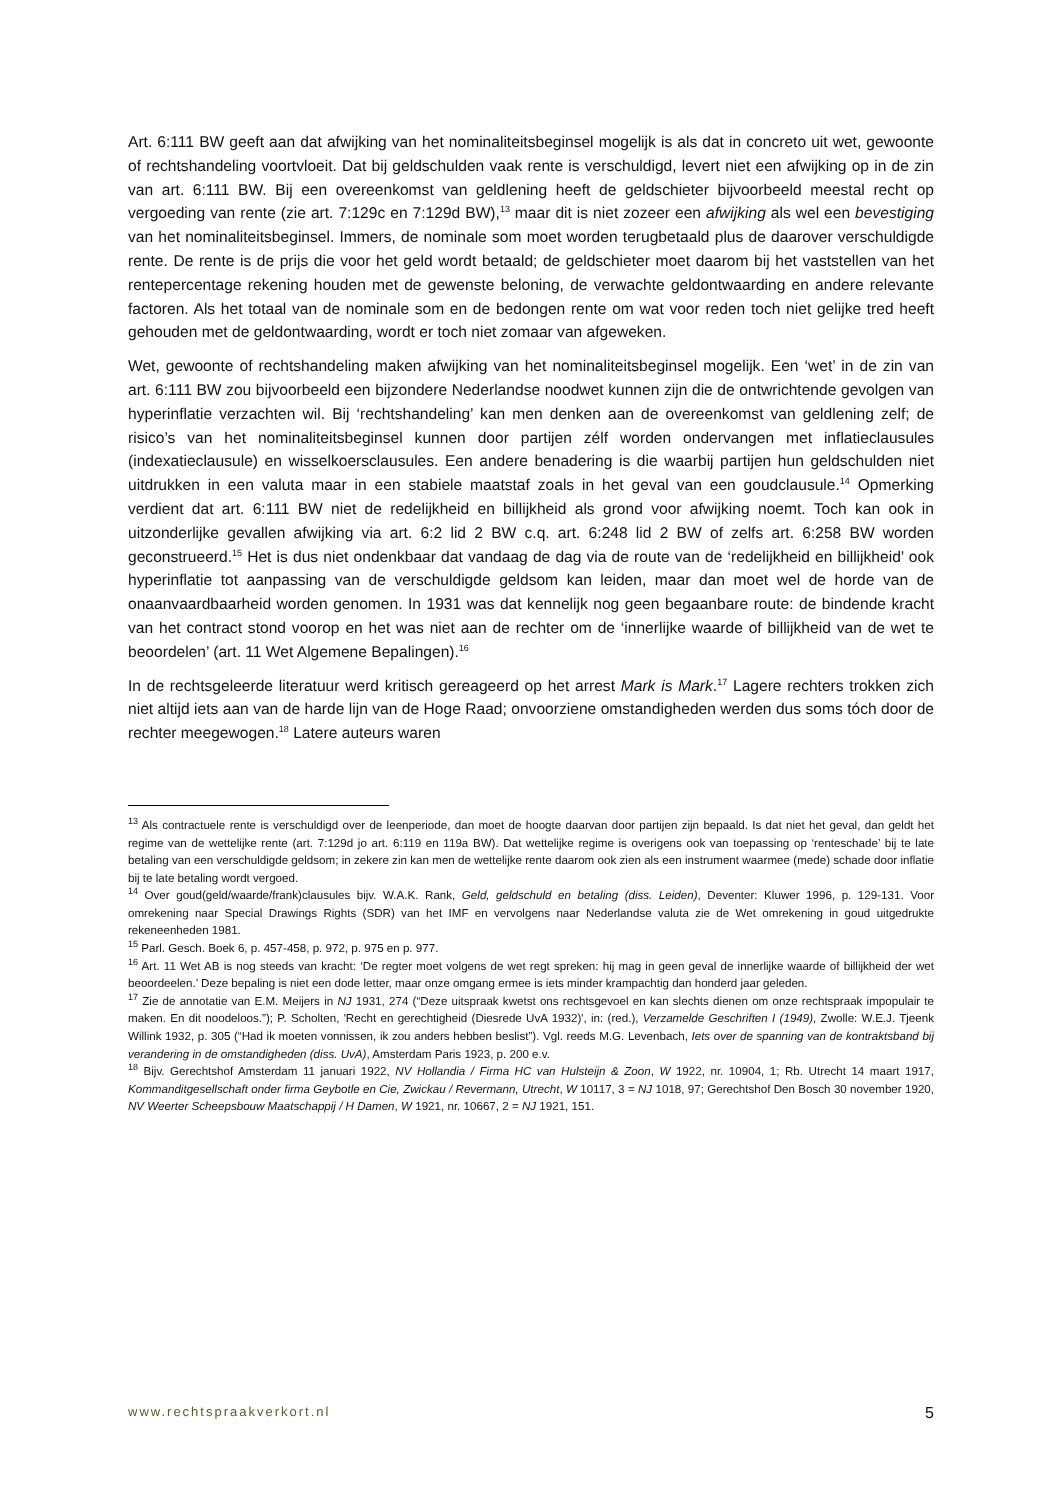Art. 6:111 BW geeft aan dat afwijking van het nominaliteitsbeginsel mogelijk is als dat in concreto uit wet, gewoonte of rechtshandeling voortvloeit. Dat bij geldschulden vaak rente is verschuldigd, levert niet een afwijking op in de zin van art. 6:111 BW. Bij een overeenkomst van geldlening heeft de geldschieter bijvoorbeeld meestal recht op vergoeding van rente (zie art. 7:129c en 7:129d BW),<sup>13</sup> maar dit is niet zozeer een afwijking als wel een bevestiging van het nominaliteitsbeginsel. Immers, de nominale som moet worden terugbetaald plus de daarover verschuldigde rente. De rente is de prijs die voor het geld wordt betaald; de geldschieter moet daarom bij het vaststellen van het rentepercentage rekening houden met de gewenste beloning, de verwachte geldontwaarding en andere relevante factoren. Als het totaal van de nominale som en de bedongen rente om wat voor reden toch niet gelijke tred heeft gehouden met de geldontwaarding, wordt er toch niet zomaar van afgeweken.
Wet, gewoonte of rechtshandeling maken afwijking van het nominaliteitsbeginsel mogelijk. Een ‘wet’ in de zin van art. 6:111 BW zou bijvoorbeeld een bijzondere Nederlandse noodwet kunnen zijn die de ontwrichtende gevolgen van hyperinflatie verzachten wil. Bij ‘rechtshandeling’ kan men denken aan de overeenkomst van geldlening zelf; de risico’s van het nominaliteitsbeginsel kunnen door partijen zélf worden ondervangen met inflatieclausules (indexatieclausule) en wisselkoersclausules. Een andere benadering is die waarbij partijen hun geldschulden niet uitdrukken in een valuta maar in een stabiele maatstaf zoals in het geval van een goudclausule.<sup>14</sup> Opmerking verdient dat art. 6:111 BW niet de redelijkheid en billijkheid als grond voor afwijking noemt. Toch kan ook in uitzonderlijke gevallen afwijking via art. 6:2 lid 2 BW c.q. art. 6:248 lid 2 BW of zelfs art. 6:258 BW worden geconstrueerd.<sup>15</sup> Het is dus niet ondenkbaar dat vandaag de dag via de route van de ‘redelijkheid en billijkheid’ ook hyperinflatie tot aanpassing van de verschuldigde geldsom kan leiden, maar dan moet wel de horde van de onaanvaardbaarheid worden genomen. In 1931 was dat kennelijk nog geen begaanbare route: de bindende kracht van het contract stond voorop en het was niet aan de rechter om de ‘innerlijke waarde of billijkheid van de wet te beoordelen’ (art. 11 Wet Algemene Bepalingen).<sup>16</sup>
In de rechtsgeleerde literatuur werd kritisch gereageerd op het arrest Mark is Mark.<sup>17</sup> Lagere rechters trokken zich niet altijd iets aan van de harde lijn van de Hoge Raad; onvoorziene omstandigheden werden dus soms tóch door de rechter meegewogen.<sup>18</sup> Latere auteurs waren
<sup>13</sup> Als contractuele rente is verschuldigd over de leenperiode, dan moet de hoogte daarvan door partijen zijn bepaald. Is dat niet het geval, dan geldt het regime van de wettelijke rente (art. 7:129d jo art. 6:119 en 119a BW). Dat wettelijke regime is overigens ook van toepassing op ‘renteschade’ bij te late betaling van een verschuldigde geldsom; in zekere zin kan men de wettelijke rente daarom ook zien als een instrument waarmee (mede) schade door inflatie bij te late betaling wordt vergoed.
<sup>14</sup> Over goud(geld/waarde/frank)clausules bijv. W.A.K. Rank, Geld, geldschuld en betaling (diss. Leiden), Deventer: Kluwer 1996, p. 129-131. Voor omrekening naar Special Drawings Rights (SDR) van het IMF en vervolgens naar Nederlandse valuta zie de Wet omrekening in goud uitgedrukte rekeneenheden 1981.
<sup>15</sup> Parl. Gesch. Boek 6, p. 457-458, p. 972, p. 975 en p. 977.
<sup>16</sup> Art. 11 Wet AB is nog steeds van kracht: ‘De regter moet volgens de wet regt spreken: hij mag in geen geval de innerlijke waarde of billijkheid der wet beoordeelen.’ Deze bepaling is niet een dode letter, maar onze omgang ermee is iets minder krampachtig dan honderd jaar geleden.
<sup>17</sup> Zie de annotatie van E.M. Meijers in NJ 1931, 274 (“Deze uitspraak kwetst ons rechtsgevoel en kan slechts dienen om onze rechtspraak impopulair te maken. En dit noodeloos.”); P. Scholten, 'Recht en gerechtigheid (Diesrede UvA 1932)', in: (red.), Verzamelde Geschriften I (1949), Zwolle: W.E.J. Tjeenk Willink 1932, p. 305 (“Had ik moeten vonnissen, ik zou anders hebben beslist”). Vgl. reeds M.G. Levenbach, Iets over de spanning van de kontraktsband bij verandering in de omstandigheden (diss. UvA), Amsterdam Paris 1923, p. 200 e.v.
<sup>18</sup> Bijv. Gerechtshof Amsterdam 11 januari 1922, NV Hollandia / Firma HC van Hulsteijn & Zoon, W 1922, nr. 10904, 1; Rb. Utrecht 14 maart 1917, Kommanditgesellschaft onder firma Geybotle en Cie, Zwickau / Revermann, Utrecht, W 10117, 3 = NJ 1018, 97; Gerechtshof Den Bosch 30 november 1920, NV Weerter Scheepsbouw Maatschappij / H Damen, W 1921, nr. 10667, 2 = NJ 1921, 151.
www.rechtspraakverkort.nl 5